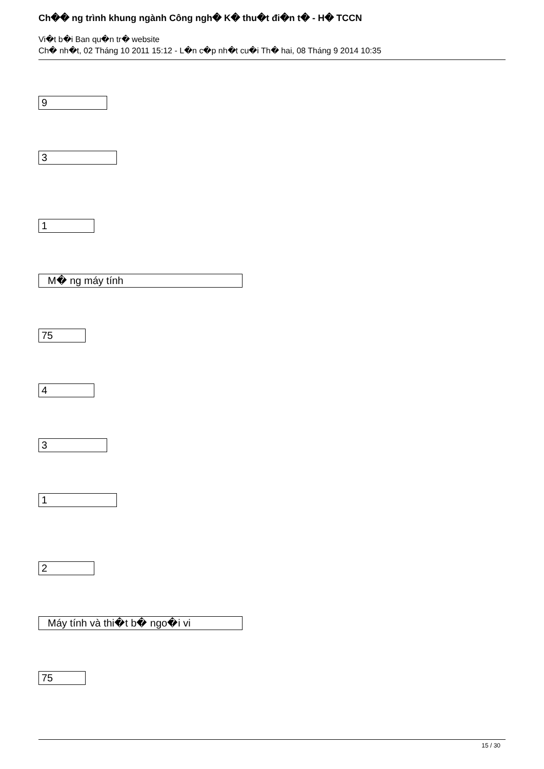Ch�� ng trình khung ngành Công ngh� K� thu�t đi�n t� - H� TCCN
Vi�t b�i Ban qu�n tr� website
Ch� nh�t, 02 Tháng 10 2011 15:12 - L�n c�p nh�t cu�i Th� hai, 08 Tháng 9 2014 10:35
9
3
1
M� ng máy tính
75
4
3
1
2
Máy tính và thi�t b� ngo�i vi
75
15 / 30